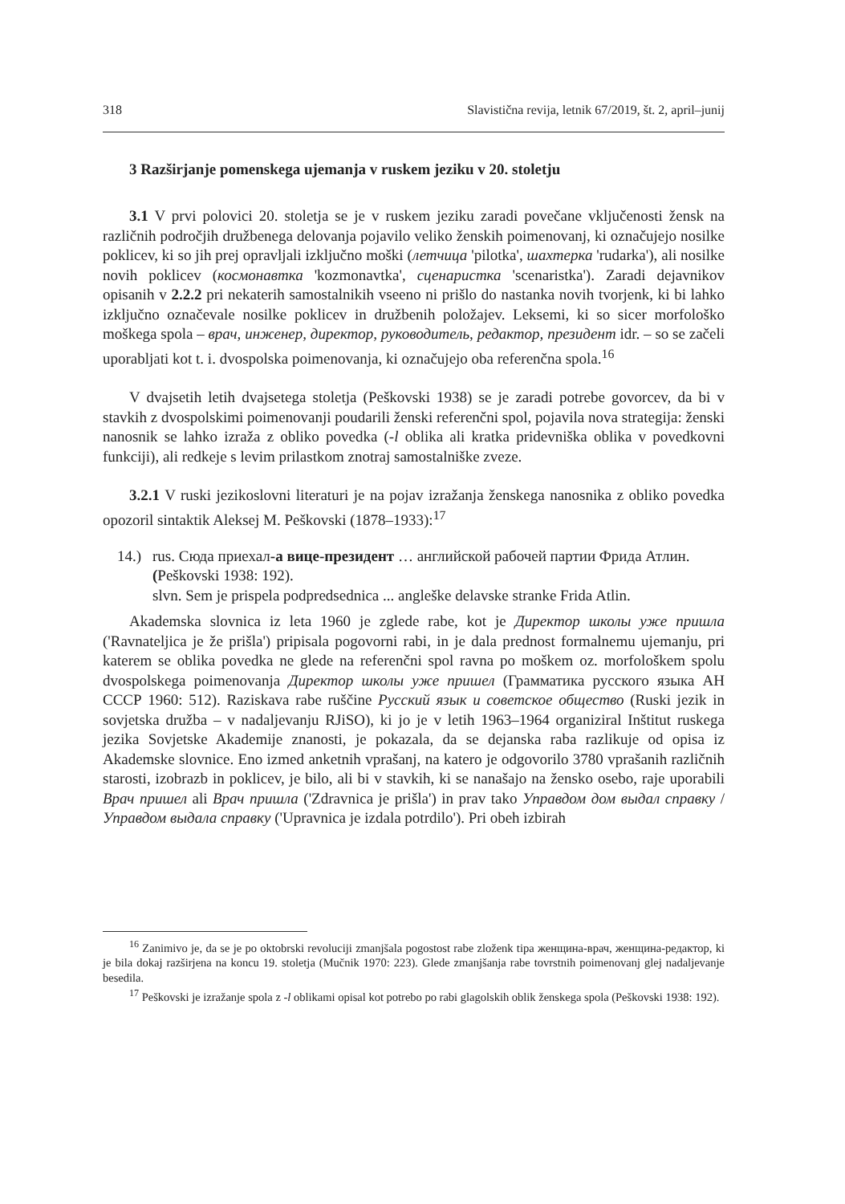318 Slavistična revija, letnik 67/2019, št. 2, april–junij
3 Razširjanje pomenskega ujemanja v ruskem jeziku v 20. stoletju
3.1 V prvi polovici 20. stoletja se je v ruskem jeziku zaradi povečane vključenosti žensk na različnih področjih družbenega delovanja pojavilo veliko ženskih poimenovanj, ki označujejo nosilke poklicev, ki so jih prej opravljali izključno moški (летчица 'pilotka', шахтерка 'rudarka'), ali nosilke novih poklicev (космонавтка 'kozmonavtka', сценаристка 'scenaristka'). Zaradi dejavnikov opisanih v 2.2.2 pri nekaterih samostalnikih vseeno ni prišlo do nastanka novih tvorjenk, ki bi lahko izključno označevale nosilke poklicev in družbenih položajev. Leksemi, ki so sicer morfološko moškega spola – врач, инженер, директор, руководитель, редактор, президент idr. – so se začeli uporabljati kot t. i. dvospolska poimenovanja, ki označujejo oba referenčna spola.<sup>16</sup>
V dvajsetih letih dvajsetega stoletja (Peškovski 1938) se je zaradi potrebe govorcev, da bi v stavkih z dvospolskimi poimenovanji poudarili ženski referenčni spol, pojavila nova strategija: ženski nanosnik se lahko izraža z obliko povedka (-l oblika ali kratka pridevniška oblika v povedkovni funkciji), ali redkeje s levim prilastkom znotraj samostalniške zveze.
3.2.1 V ruski jezikoslovni literaturi je na pojav izražanja ženskega nanosnika z obliko povedka opozoril sintaktik Aleksej M. Peškovski (1878–1933):<sup>17</sup>
14.)
rus. Сюда приехал-а вице-президент … английской рабочей партии Фрида Атлин. (Peškovski 1938: 192).
slvn. Sem je prispela podpredsednica ... angleške delavske stranke Frida Atlin.
Akademska slovnica iz leta 1960 je zglede rabe, kot je Директор школы уже пришла ('Ravnateljica je že prišla') pripisala pogovorni rabi, in je dala prednost formalnemu ujemanju, pri katerem se oblika povedka ne glede na referenčni spol ravna po moškem oz. morfološkem spolu dvospolskega poimenovanja Директор школы уже пришел (Грамматика русского языка АН СССР 1960: 512). Raziskava rabe ruščine Русский язык и советское общество (Ruski jezik in sovjetska družba – v nadaljevanju RJiSO), ki jo je v letih 1963–1964 organiziral Inštitut ruskega jezika Sovjetske Akademije znanosti, je pokazala, da se dejanska raba razlikuje od opisa iz Akademske slovnice. Eno izmed anketnih vprašanj, na katero je odgovorilo 3780 vprašanih različnih starosti, izobrazb in poklicev, je bilo, ali bi v stavkih, ki se nanašajo na žensko osebo, raje uporabili Врач пришел ali Врач пришла ('Zdravnica je prišla') in prav tako Управдом дом выдал справку / Управдом выдала справку ('Upravnica je izdala potrdilo'). Pri obeh izbirah
<sup>16</sup> Zanimivo je, da se je po oktobrski revoluciji zmanjšala pogostost rabe zloženk tipa женщина-врач, женщина-редактор, ki je bila dokaj razširjena na koncu 19. stoletja (Mučnik 1970: 223). Glede zmanjšanja rabe tovrstnih poimenovanj glej nadaljevanje besedila.
<sup>17</sup> Peškovski je izražanje spola z -l oblikami opisal kot potrebo po rabi glagolskih oblik ženskega spola (Peškovski 1938: 192).